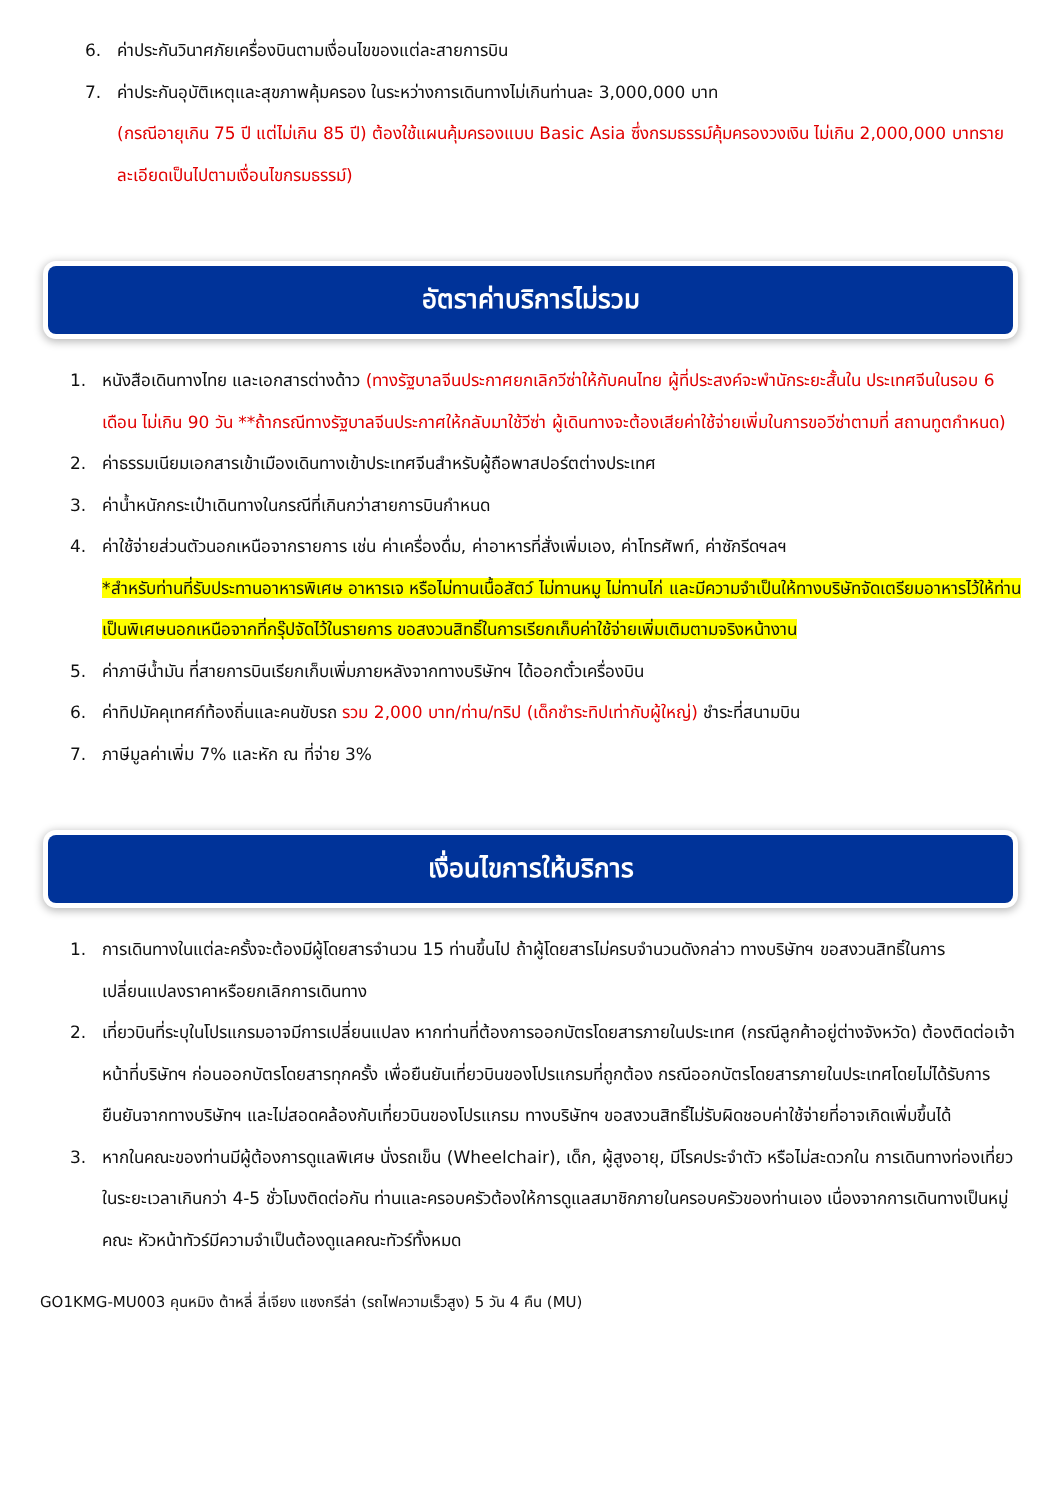6. ค่าประกันวินาศภัยเครื่องบินตามเงื่อนไขของแต่ละสายการบิน
7. ค่าประกันอุบัติเหตุและสุขภาพคุ้มครอง ในระหว่างการเดินทางไม่เกินท่านละ 3,000,000 บาท
(กรณีอายุเกิน 75 ปี แต่ไม่เกิน 85 ปี) ต้องใช้แผนคุ้มครองแบบ Basic Asia ซึ่งกรมธรรม์คุ้มครองวงเงิน ไม่เกิน 2,000,000 บาทรายละเอียดเป็นไปตามเงื่อนไขกรมธรรม์)
อัตราค่าบริการไม่รวม
1. หนังสือเดินทางไทย และเอกสารต่างด้าว (ทางรัฐบาลจีนประกาศยกเลิกวีซ่าให้กับคนไทย ผู้ที่ประสงค์จะพำนักระยะสั้นใน ประเทศจีนในรอบ 6 เดือน ไม่เกิน 90 วัน **ถ้ากรณีทางรัฐบาลจีนประกาศให้กลับมาใช้วีซ่า ผู้เดินทางจะต้องเสียค่าใช้จ่ายเพิ่มในการขอวีซ่าตามที่ สถานทูตกำหนด)
2. ค่าธรรมเนียมเอกสารเข้าเมืองเดินทางเข้าประเทศจีนสำหรับผู้ถือพาสปอร์ตต่างประเทศ
3. ค่าน้ำหนักกระเป๋าเดินทางในกรณีที่เกินกว่าสายการบินกำหนด
4. ค่าใช้จ่ายส่วนตัวนอกเหนือจากรายการ เช่น ค่าเครื่องดื่ม, ค่าอาหารที่สั่งเพิ่มเอง, ค่าโทรศัพท์, ค่าซักรีดฯลฯ
*สำหรับท่านที่รับประทานอาหารพิเศษ อาหารเจ หรือไม่ทานเนื้อสัตว์ ไม่ทานหมู ไม่ทานไก่ และมีความจำเป็นให้ทางบริษัทจัดเตรียมอาหารไว้ให้ท่านเป็นพิเศษนอกเหนือจากที่กรุ๊ปจัดไว้ในรายการ ขอสงวนสิทธิ์ในการเรียกเก็บค่าใช้จ่ายเพิ่มเติมตามจริงหน้างาน
5. ค่าภาษีน้ำมัน ที่สายการบินเรียกเก็บเพิ่มภายหลังจากทางบริษัทฯ ได้ออกตั๋วเครื่องบิน
6. ค่าทิปมัคคุเทศก์ท้องถิ่นและคนขับรถ รวม 2,000 บาท/ท่าน/ทริป (เด็กชำระทิปเท่ากับผู้ใหญ่) ชำระที่สนามบิน
7. ภาษีมูลค่าเพิ่ม 7% และหัก ณ ที่จ่าย 3%
เงื่อนไขการให้บริการ
1. การเดินทางในแต่ละครั้งจะต้องมีผู้โดยสารจำนวน 15 ท่านขึ้นไป ถ้าผู้โดยสารไม่ครบจำนวนดังกล่าว ทางบริษัทฯ ขอสงวนสิทธิ์ในการเปลี่ยนแปลงราคาหรือยกเลิกการเดินทาง
2. เที่ยวบินที่ระบุในโปรแกรมอาจมีการเปลี่ยนแปลง หากท่านที่ต้องการออกบัตรโดยสารภายในประเทศ (กรณีลูกค้าอยู่ต่างจังหวัด) ต้องติดต่อเจ้าหน้าที่บริษัทฯ ก่อนออกบัตรโดยสารทุกครั้ง เพื่อยืนยันเที่ยวบินของโปรแกรมที่ถูกต้อง กรณีออกบัตรโดยสารภายในประเทศโดยไม่ได้รับการยืนยันจากทางบริษัทฯ และไม่สอดคล้องกับเที่ยวบินของโปรแกรม ทางบริษัทฯ ขอสงวนสิทธิ์ไม่รับผิดชอบค่าใช้จ่ายที่อาจเกิดเพิ่มขึ้นได้
3. หากในคณะของท่านมีผู้ต้องการดูแลพิเศษ นั่งรถเข็น (Wheelchair), เด็ก, ผู้สูงอายุ, มีโรคประจำตัว หรือไม่สะดวกใน การเดินทางท่องเที่ยวในระยะเวลาเกินกว่า 4-5 ชั่วโมงติดต่อกัน ท่านและครอบครัวต้องให้การดูแลสมาชิกภายในครอบครัวของท่านเอง เนื่องจากการเดินทางเป็นหมู่คณะ หัวหน้าทัวร์มีความจำเป็นต้องดูแลคณะทัวร์ทั้งหมด
GO1KMG-MU003 คุนหมิง ต้าหลี่ ลี่เจียง แชงกรีล่า (รถไฟความเร็วสูง) 5 วัน 4 คืน (MU)